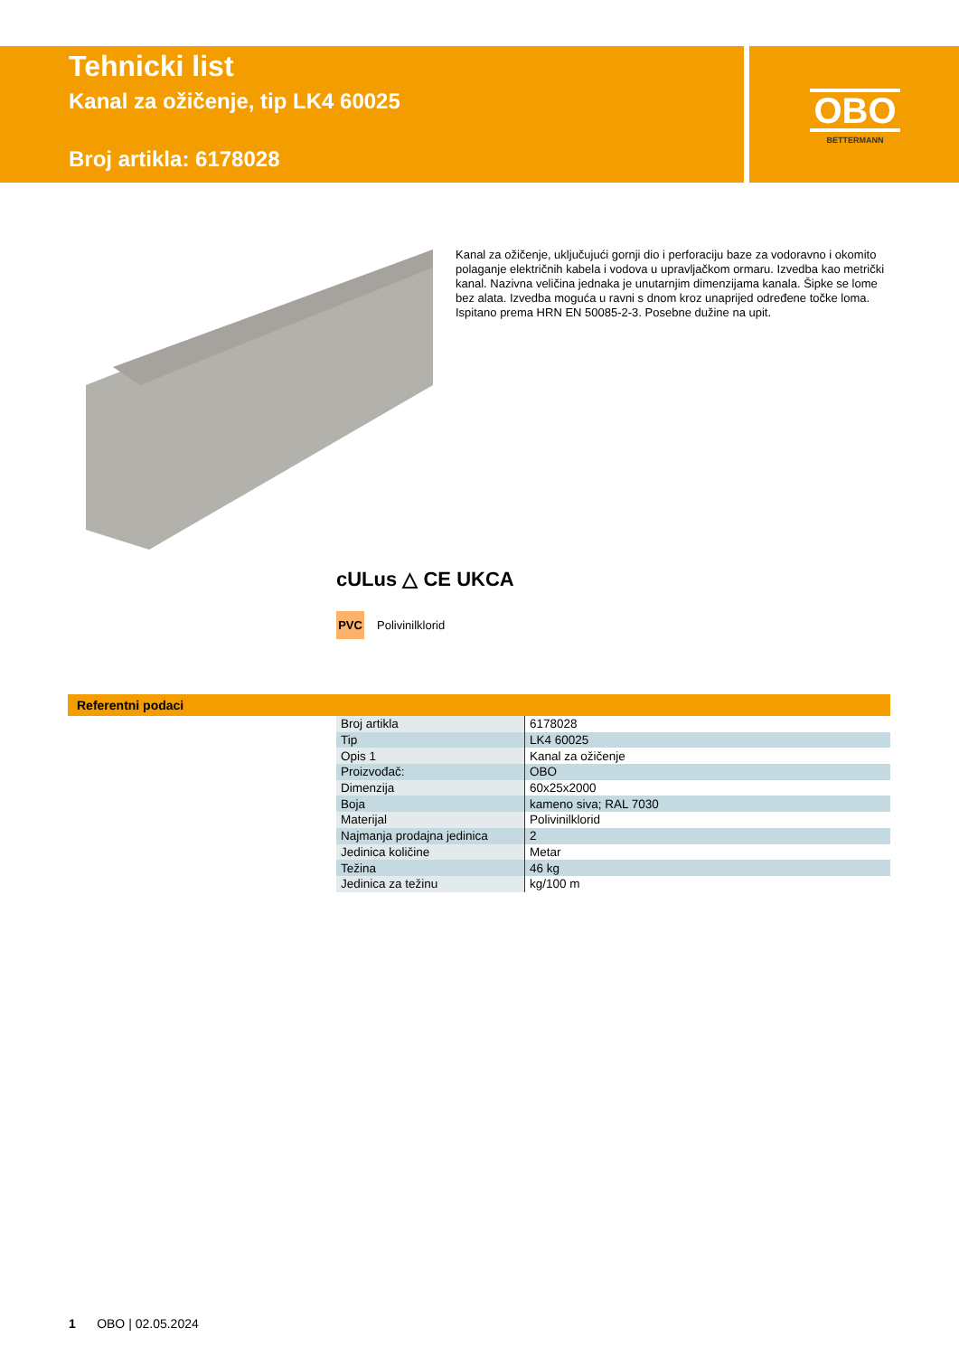Tehnicki list
Kanal za ožičenje, tip LK4 60025
Broj artikla: 6178028
OBO
BETTERMANN
Kanal za ožičenje, uključujući gornji dio i perforaciju baze za vodoravno i okomito polaganje električnih kabela i vodova u upravljačkom ormaru. Izvedba kao metrički kanal. Nazivna veličina jednaka je unutarnjim dimenzijama kanala. Šipke se lome bez alata. Izvedba moguća u ravni s dnom kroz unaprijed određene točke loma. Ispitano prema HRN EN 50085-2-3. Posebne dužine na upit.
cULus △ CE UKCA
PVC
Polivinilklorid
Referentni podaci
| Broj artikla | 6178028 |
| Tip | LK4 60025 |
| Opis 1 | Kanal za ožičenje |
| Proizvođač: | OBO |
| Dimenzija | 60x25x2000 |
| Boja | kameno siva; RAL 7030 |
| Materijal | Polivinilklorid |
| Najmanja prodajna jedinica | 2 |
| Jedinica količine | Metar |
| Težina | 46 kg |
| Jedinica za težinu | kg/100 m |
1 OBO | 02.05.2024